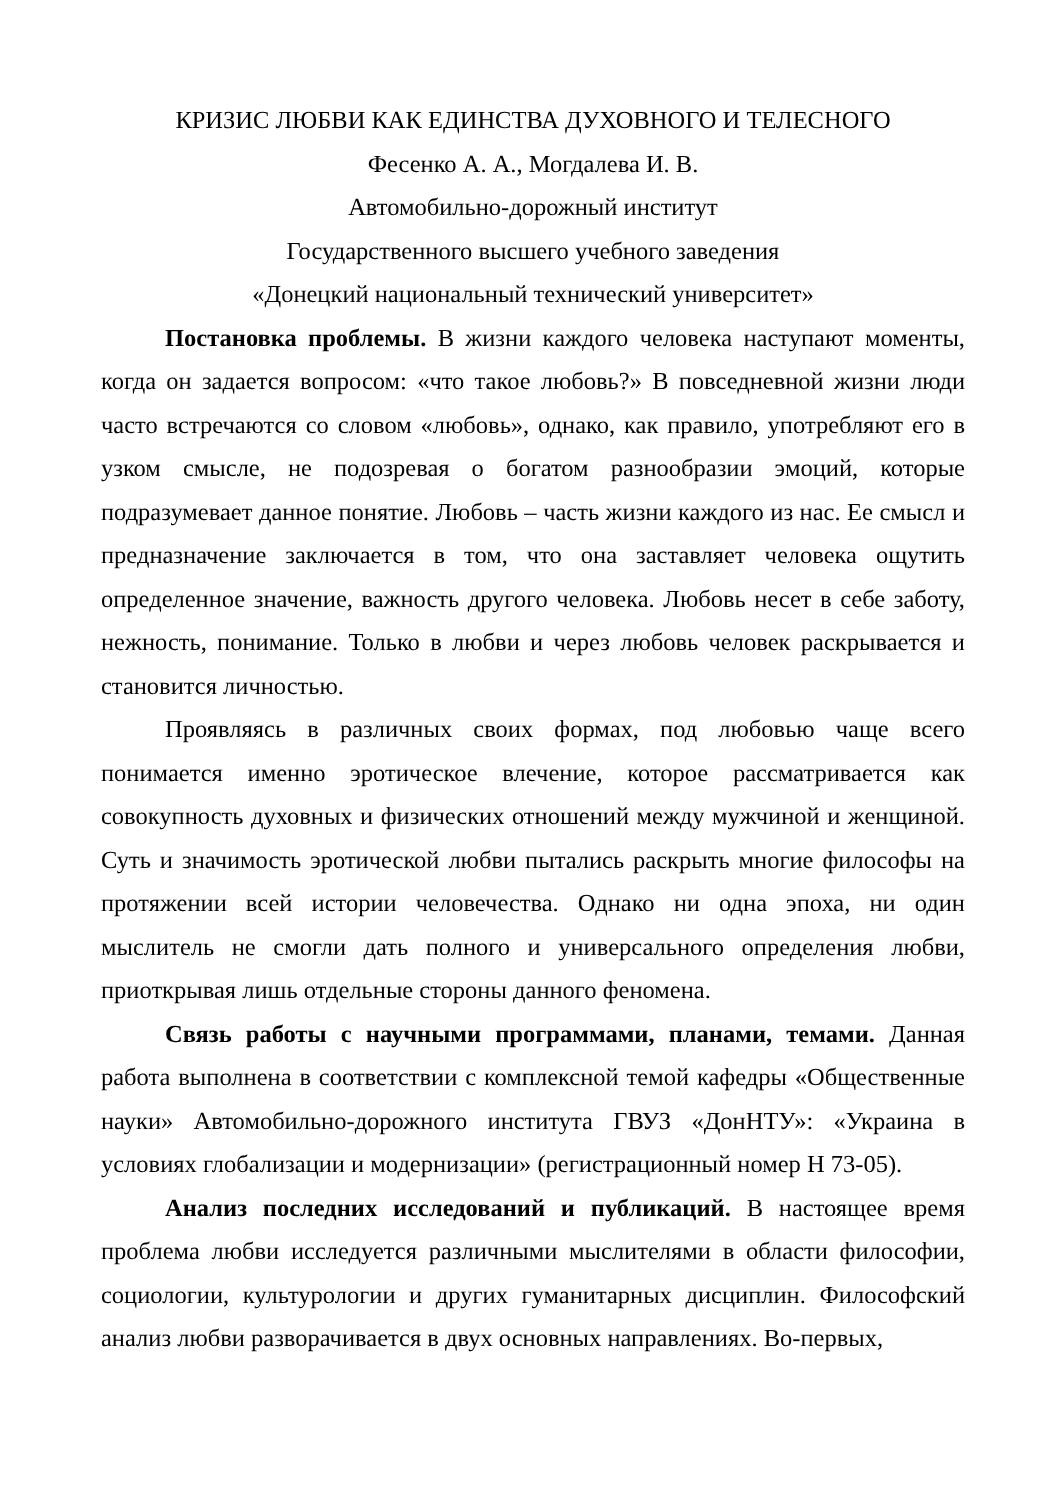КРИЗИС ЛЮБВИ КАК ЕДИНСТВА ДУХОВНОГО И ТЕЛЕСНОГО
Фесенко А. А., Могдалева И. В.
Автомобильно-дорожный институт
Государственного высшего учебного заведения
«Донецкий национальный технический университет»
Постановка проблемы. В жизни каждого человека наступают моменты, когда он задается вопросом: «что такое любовь?» В повседневной жизни люди часто встречаются со словом «любовь», однако, как правило, употребляют его в узком смысле, не подозревая о богатом разнообразии эмоций, которые подразумевает данное понятие. Любовь – часть жизни каждого из нас. Ее смысл и предназначение заключается в том, что она заставляет человека ощутить определенное значение, важность другого человека. Любовь несет в себе заботу, нежность, понимание. Только в любви и через любовь человек раскрывается и становится личностью.
Проявляясь в различных своих формах, под любовью чаще всего понимается именно эротическое влечение, которое рассматривается как совокупность духовных и физических отношений между мужчиной и женщиной. Суть и значимость эротической любви пытались раскрыть многие философы на протяжении всей истории человечества. Однако ни одна эпоха, ни один мыслитель не смогли дать полного и универсального определения любви, приоткрывая лишь отдельные стороны данного феномена.
Связь работы с научными программами, планами, темами. Данная работа выполнена в соответствии с комплексной темой кафедры «Общественные науки» Автомобильно-дорожного института ГВУЗ «ДонНТУ»: «Украина в условиях глобализации и модернизации» (регистрационный номер Н 73-05).
Анализ последних исследований и публикаций. В настоящее время проблема любви исследуется различными мыслителями в области философии, социологии, культурологии и других гуманитарных дисциплин. Философский анализ любви разворачивается в двух основных направлениях. Во-первых,